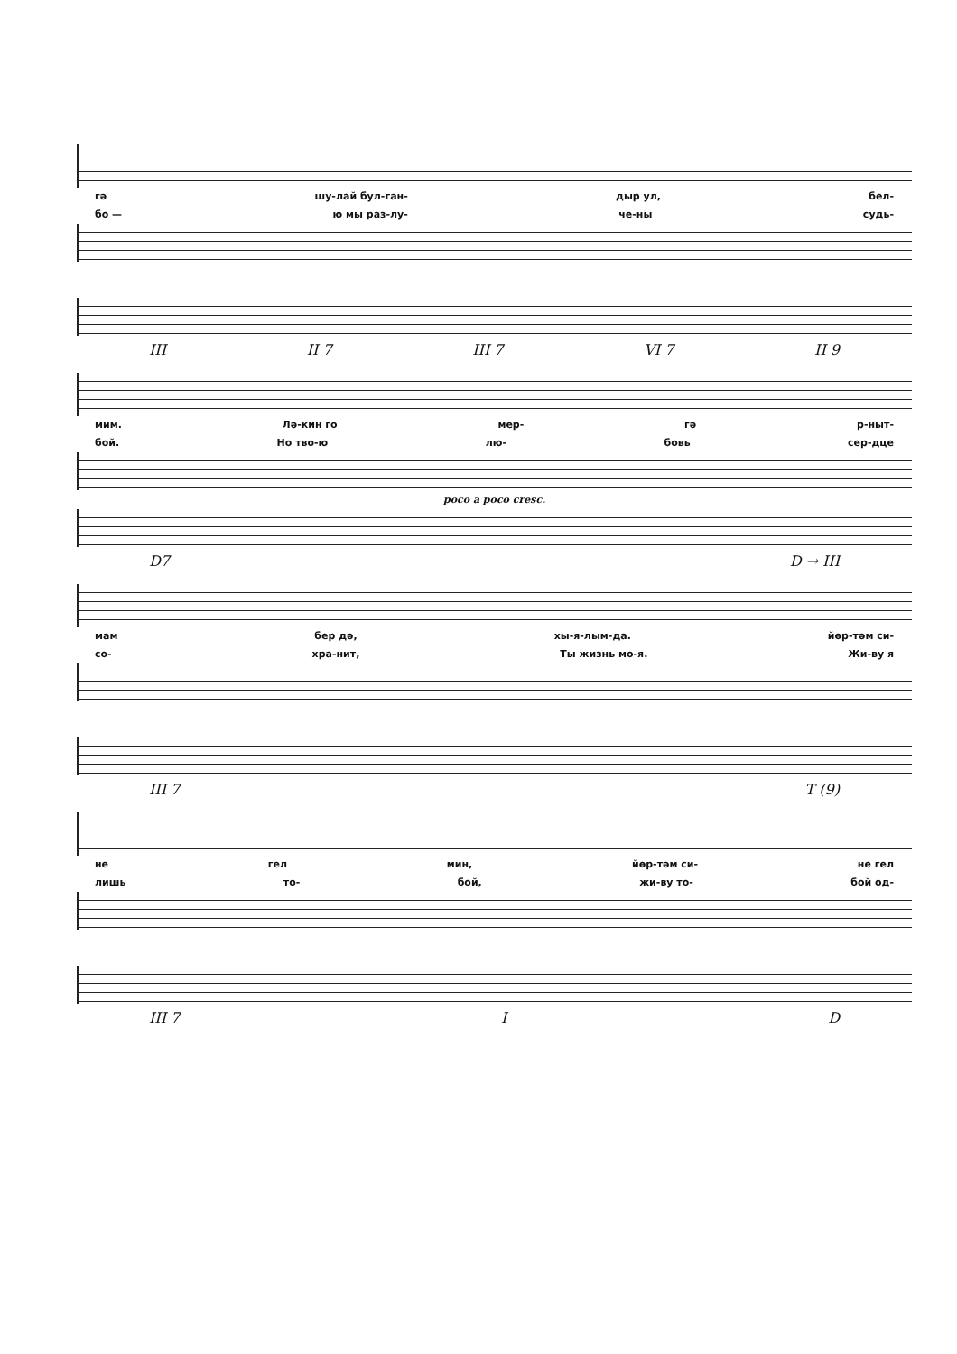гә шу-лай бул-ган- дыр ул, бел-
бо — ю мы раз-лу- че-ны судь-
III II 7 III 7 VI 7 II 9
мим. Лә-кин го мер- гә р-ныт-
бой. Но тво-ю лю- бовь сер-дце
poco a poco cresc.
D7 D → III
мам бер дә, хы-я-лым-да. йөр-тәм си-
со- хра-нит, Ты жизнь мо-я. Жи-ву я
III 7 T (9)
не гел мин, йөр-тәм си- не гел
лишь то- бой, жи-ву то- бой од-
III 7 I D